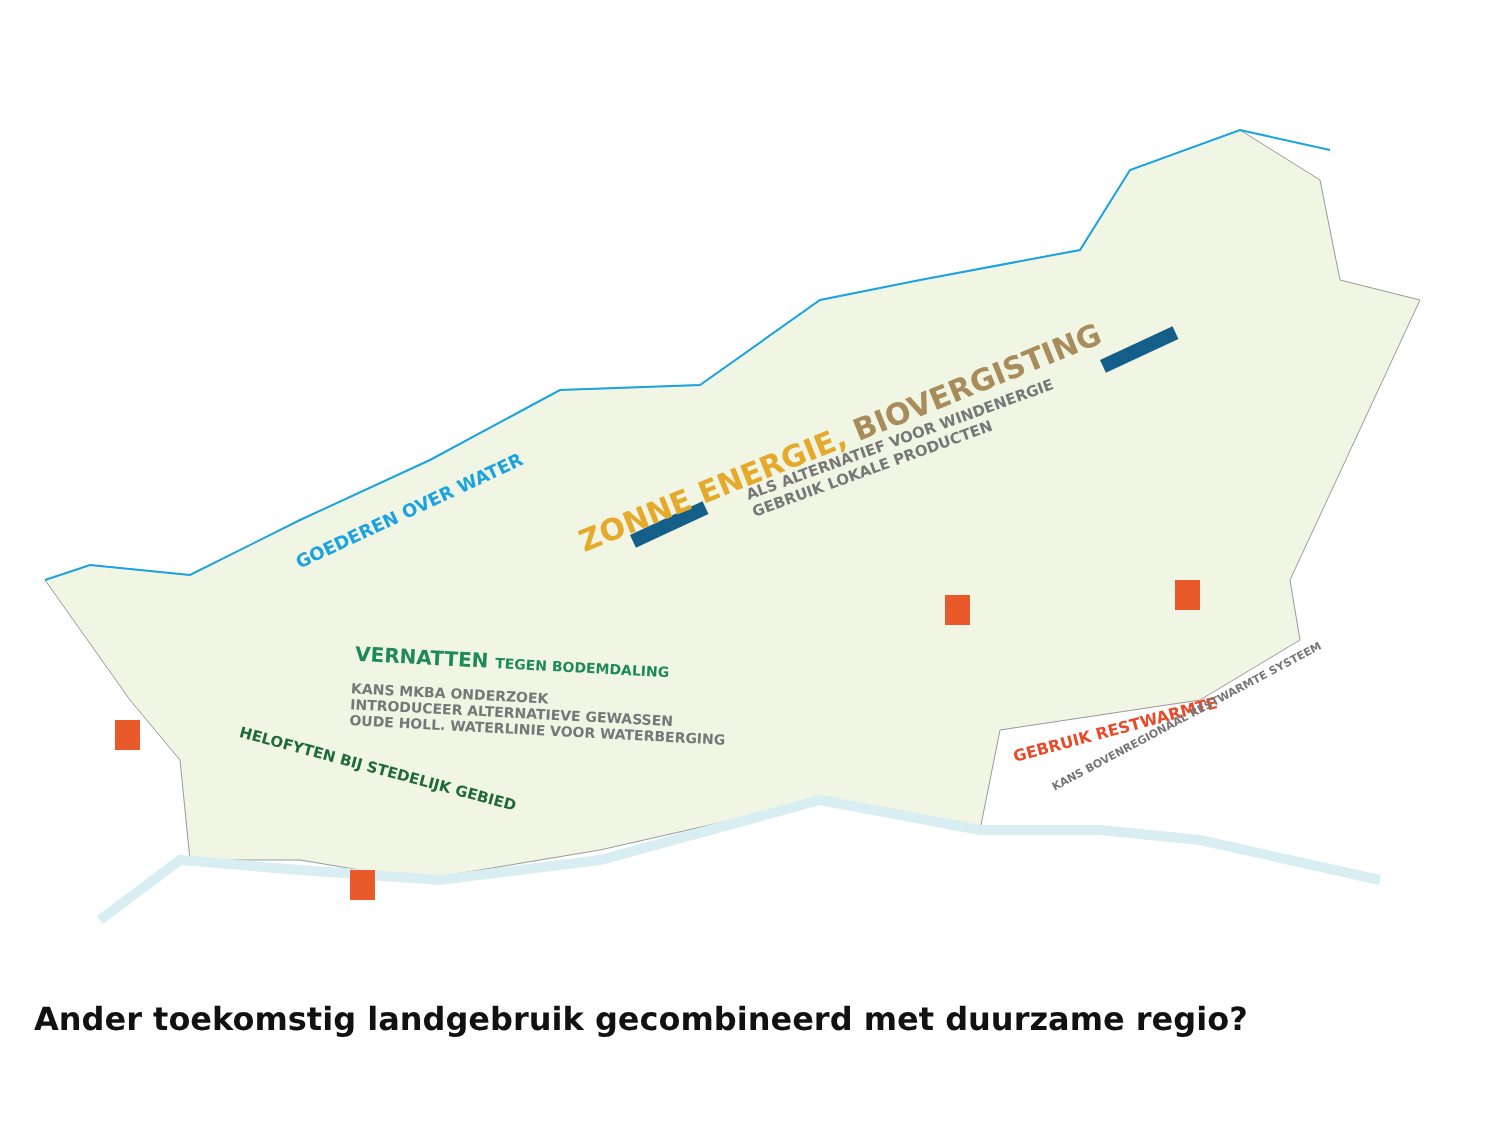GOEDEREN OVER WATER
ZONNE ENERGIE, BIOVERGISTING
ALS ALTERNATIEF VOOR WINDENERGIE
GEBRUIK LOKALE PRODUCTEN
VERNATTEN TEGEN BODEMDALING
KANS MKBA ONDERZOEK
INTRODUCEER ALTERNATIEVE GEWASSEN
OUDE HOLL. WATERLINIE VOOR WATERBERGING
HELOFYTEN BIJ STEDELIJK GEBIED
GEBRUIK RESTWARMTE
KANS BOVENREGIONAAL RESTWARMTE SYSTEEM
Ander toekomstig landgebruik gecombineerd met duurzame regio?